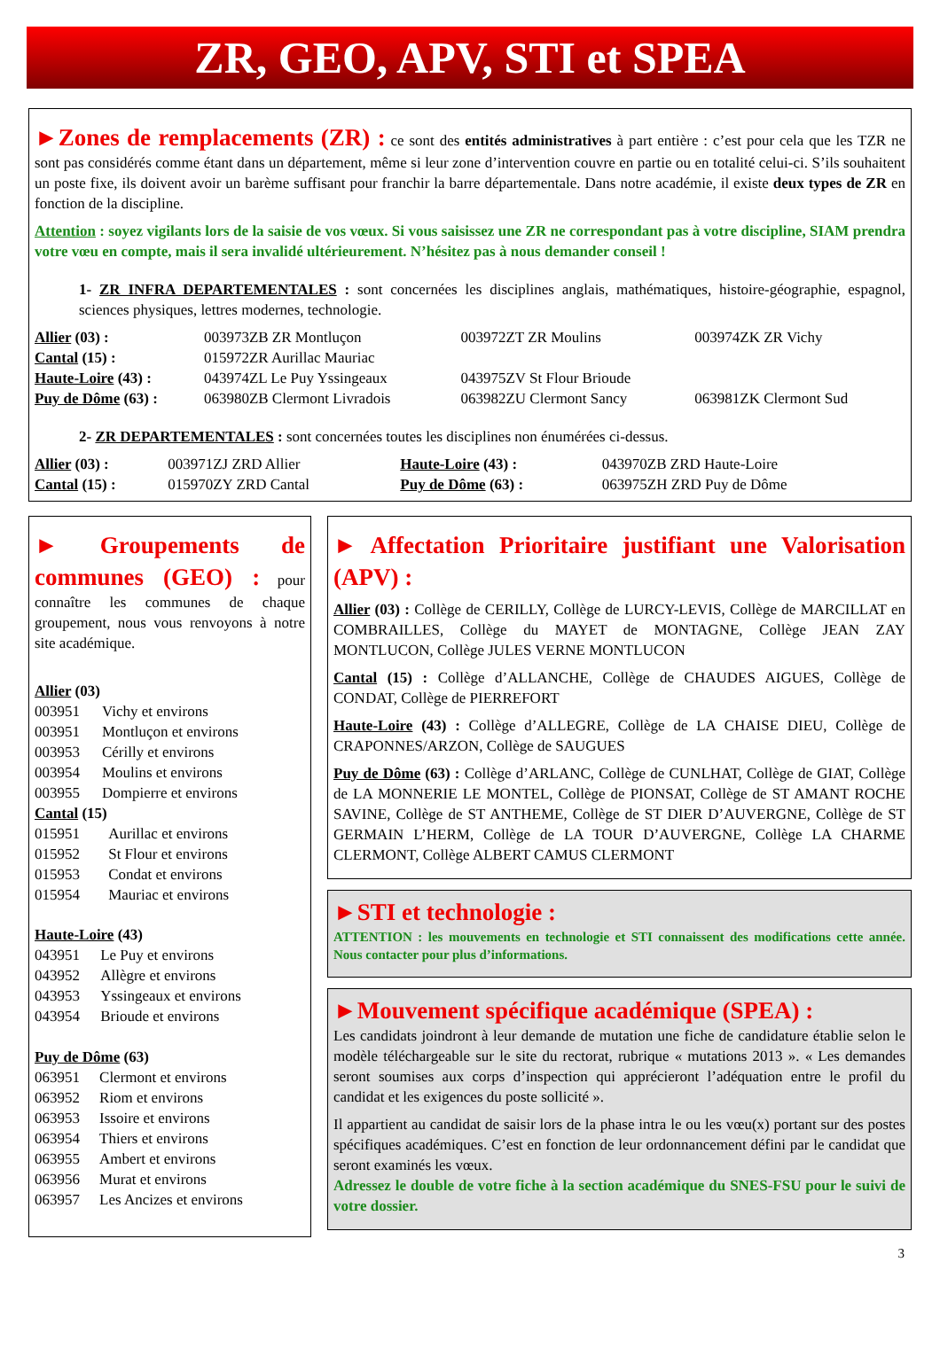ZR, GEO, APV, STI et SPEA
►Zones de remplacements (ZR) :
ce sont des entités administratives à part entière : c’est pour cela que les TZR ne sont pas considérés comme étant dans un département, même si leur zone d’intervention couvre en partie ou en totalité celui-ci. S’ils souhaitent un poste fixe, ils doivent avoir un barème suffisant pour franchir la barre départementale. Dans notre académie, il existe deux types de ZR en fonction de la discipline.
Attention : soyez vigilants lors de la saisie de vos vœux. Si vous saisissez une ZR ne correspondant pas à votre discipline, SIAM prendra votre vœu en compte, mais il sera invalidé ultérieurement. N’hésitez pas à nous demander conseil !
1- ZR INFRA DEPARTEMENTALES : sont concernées les disciplines anglais, mathématiques, histoire-géographie, espagnol, sciences physiques, lettres modernes, technologie.
| Allier (03) : | 003973ZB ZR Montluçon | 003972ZT ZR Moulins | 003974ZK ZR Vichy |
| Cantal (15) : | 015972ZR Aurillac Mauriac | | |
| Haute-Loire (43) : | 043974ZL Le Puy Yssingeaux | 043975ZV St Flour Brioude | |
| Puy de Dôme (63) : | 063980ZB Clermont Livradois | 063982ZU Clermont Sancy | 063981ZK Clermont Sud |
2- ZR DEPARTEMENTALES : sont concernées toutes les disciplines non énumérées ci-dessus.
| Allier (03) : | 003971ZJ ZRD Allier | Haute-Loire (43) : | 043970ZB ZRD Haute-Loire |
| Cantal (15) : | 015970ZY ZRD Cantal | Puy de Dôme (63) : | 063975ZH ZRD Puy de Dôme |
► Groupements de communes (GEO) :
pour connaître les communes de chaque groupement, nous vous renvoyons à notre site académique.
Allier (03)
| 003951 | Vichy et environs |
| 003951 | Montluçon et environs |
| 003953 | Cérilly et environs |
| 003954 | Moulins et environs |
| 003955 | Dompierre et environs |
Cantal (15)
| 015951 | Aurillac et environs |
| 015952 | St Flour et environs |
| 015953 | Condat et environs |
| 015954 | Mauriac et environs |
Haute-Loire (43)
| 043951 | Le Puy et environs |
| 043952 | Allègre et environs |
| 043953 | Yssingeaux et environs |
| 043954 | Brioude et environs |
Puy de Dôme (63)
| 063951 | Clermont et environs |
| 063952 | Riom et environs |
| 063953 | Issoire et environs |
| 063954 | Thiers et environs |
| 063955 | Ambert et environs |
| 063956 | Murat et environs |
| 063957 | Les Ancizes et environs |
► Affectation Prioritaire justifiant une Valorisation (APV) :
Allier (03) : Collège de CERILLY, Collège de LURCY-LEVIS, Collège de MARCILLAT en COMBRAILLES, Collège du MAYET de MONTAGNE, Collège JEAN ZAY MONTLUCON, Collège JULES VERNE MONTLUCON
Cantal (15) : Collège d’ALLANCHE, Collège de CHAUDES AIGUES, Collège de CONDAT, Collège de PIERREFORT
Haute-Loire (43) : Collège d’ALLEGRE, Collège de LA CHAISE DIEU, Collège de CRAPONNES/ARZON, Collège de SAUGUES
Puy de Dôme (63) : Collège d’ARLANC, Collège de CUNLHAT, Collège de GIAT, Collège de LA MONNERIE LE MONTEL, Collège de PIONSAT, Collège de ST AMANT ROCHE SAVINE, Collège de ST ANTHEME, Collège de ST DIER D’AUVERGNE, Collège de ST GERMAIN L’HERM, Collège de LA TOUR D’AUVERGNE, Collège LA CHARME CLERMONT, Collège ALBERT CAMUS CLERMONT
►STI et technologie :
ATTENTION : les mouvements en technologie et STI connaissent des modifications cette année. Nous contacter pour plus d’informations.
►Mouvement spécifique académique (SPEA) :
Les candidats joindront à leur demande de mutation une fiche de candidature établie selon le modèle téléchargeable sur le site du rectorat, rubrique « mutations 2013 ». « Les demandes seront soumises aux corps d’inspection qui apprécieront l’adéquation entre le profil du candidat et les exigences du poste sollicité ».
Il appartient au candidat de saisir lors de la phase intra le ou les vœu(x) portant sur des postes spécifiques académiques. C’est en fonction de leur ordonnancement défini par le candidat que seront examinés les vœux.
Adressez le double de votre fiche à la section académique du SNES-FSU pour le suivi de votre dossier.
3